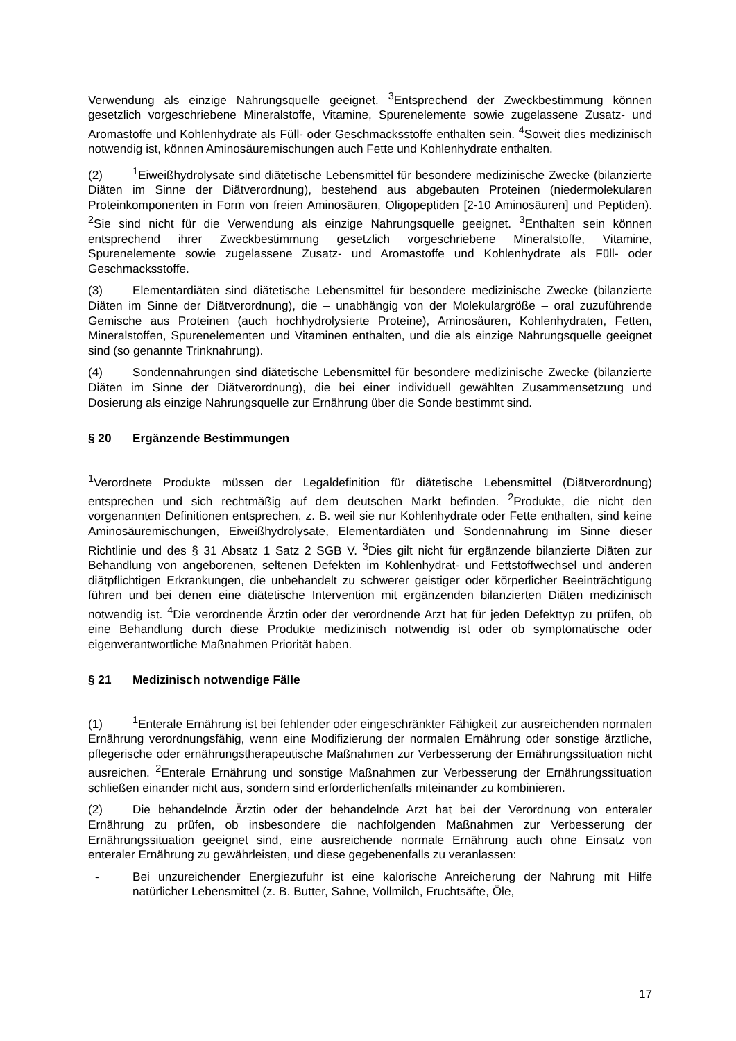Verwendung als einzige Nahrungsquelle geeignet. <sup>3</sup>Entsprechend der Zweckbestimmung können gesetzlich vorgeschriebene Mineralstoffe, Vitamine, Spurenelemente sowie zugelassene Zusatz- und Aromastoffe und Kohlenhydrate als Füll- oder Geschmacksstoffe enthalten sein. <sup>4</sup>Soweit dies medizinisch notwendig ist, können Aminosäuremischungen auch Fette und Kohlenhydrate enthalten.
(2)<sup>1</sup>Eiweißhydrolysate sind diätetische Lebensmittel für besondere medizinische Zwecke (bilanzierte Diäten im Sinne der Diätverordnung), bestehend aus abgebauten Proteinen (niedermolekularen Proteinkomponenten in Form von freien Aminosäuren, Oligopeptiden [2-10 Aminosäuren] und Peptiden). <sup>2</sup>Sie sind nicht für die Verwendung als einzige Nahrungsquelle geeignet. <sup>3</sup>Enthalten sein können entsprechend ihrer Zweckbestimmung gesetzlich vorgeschriebene Mineralstoffe, Vitamine, Spurenelemente sowie zugelassene Zusatz- und Aromastoffe und Kohlenhydrate als Füll- oder Geschmacksstoffe.
(3) Elementardiäten sind diätetische Lebensmittel für besondere medizinische Zwecke (bilanzierte Diäten im Sinne der Diätverordnung), die – unabhängig von der Molekulargröße – oral zuzuführende Gemische aus Proteinen (auch hochhydrolysierte Proteine), Aminosäuren, Kohlenhydraten, Fetten, Mineralstoffen, Spurenelementen und Vitaminen enthalten, und die als einzige Nahrungsquelle geeignet sind (so genannte Trinknahrung).
(4) Sondennahrungen sind diätetische Lebensmittel für besondere medizinische Zwecke (bilanzierte Diäten im Sinne der Diätverordnung), die bei einer individuell gewählten Zusammensetzung und Dosierung als einzige Nahrungsquelle zur Ernährung über die Sonde bestimmt sind.
§ 20 Ergänzende Bestimmungen
<sup>1</sup> Verordnete Produkte müssen der Legaldefinition für diätetische Lebensmittel (Diätverordnung) entsprechen und sich rechtmäßig auf dem deutschen Markt befinden. <sup>2</sup>Produkte, die nicht den vorgenannten Definitionen entsprechen, z. B. weil sie nur Kohlenhydrate oder Fette enthalten, sind keine Aminosäuremischungen, Eiweißhydrolysate, Elementardiäten und Sondennahrung im Sinne dieser Richtlinie und des § 31 Absatz 1 Satz 2 SGB V. <sup>3</sup>Dies gilt nicht für ergänzende bilanzierte Diäten zur Behandlung von angeborenen, seltenen Defekten im Kohlenhydrat- und Fettstoffwechsel und anderen diätpflichtigen Erkrankungen, die unbehandelt zu schwerer geistiger oder körperlicher Beeinträchtigung führen und bei denen eine diätetische Intervention mit ergänzenden bilanzierten Diäten medizinisch notwendig ist. <sup>4</sup>Die verordnende Ärztin oder der verordnende Arzt hat für jeden Defekttyp zu prüfen, ob eine Behandlung durch diese Produkte medizinisch notwendig ist oder ob symptomatische oder eigenverantwortliche Maßnahmen Priorität haben.
§ 21 Medizinisch notwendige Fälle
(1)<sup>1</sup>Enterale Ernährung ist bei fehlender oder eingeschränkter Fähigkeit zur ausreichenden normalen Ernährung verordnungsfähig, wenn eine Modifizierung der normalen Ernährung oder sonstige ärztliche, pflegerische oder ernährungstherapeutische Maßnahmen zur Verbesserung der Ernährungssituation nicht ausreichen. <sup>2</sup>Enterale Ernährung und sonstige Maßnahmen zur Verbesserung der Ernährungssituation schließen einander nicht aus, sondern sind erforderlichenfalls miteinander zu kombinieren.
(2) Die behandelnde Ärztin oder der behandelnde Arzt hat bei der Verordnung von enteraler Ernährung zu prüfen, ob insbesondere die nachfolgenden Maßnahmen zur Verbesserung der Ernährungssituation geeignet sind, eine ausreichende normale Ernährung auch ohne Einsatz von enteraler Ernährung zu gewährleisten, und diese gegebenenfalls zu veranlassen:
- Bei unzureichender Energiezufuhr ist eine kalorische Anreicherung der Nahrung mit Hilfe natürlicher Lebensmittel (z. B. Butter, Sahne, Vollmilch, Fruchtsäfte, Öle,
17